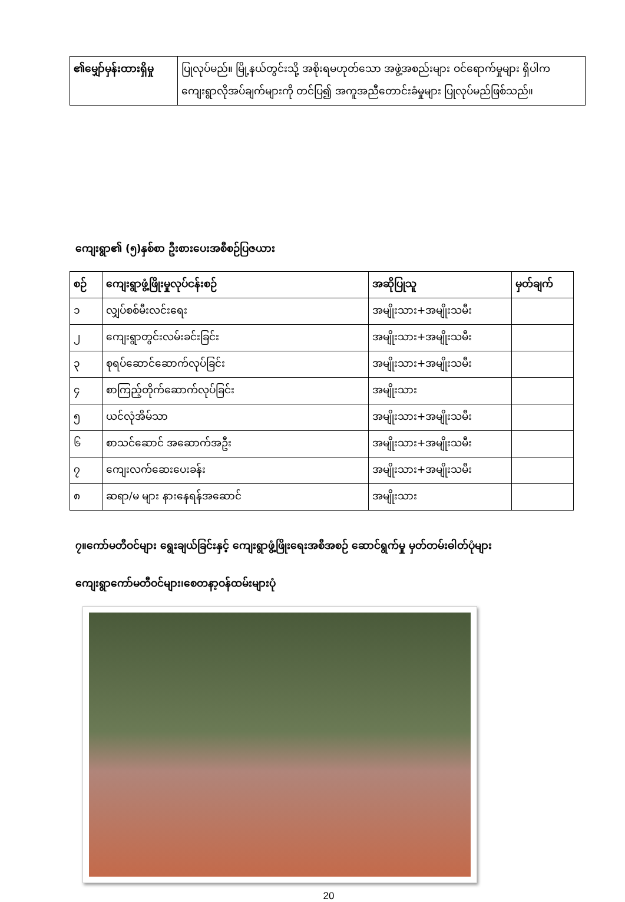| ၏မျှော်မှန်းထားရှိမှု | ပြုလုပ်မည်။ မြို့နယ်တွင်းသို့ အစိုးရမဟုတ်သော အဖွဲ့အစည်းများ ဝင်ရောက်မှုများ ရှိပါက ကျေးရွာလိုအပ်ချက်များကို တင်ပြ၍ အကူအညီတောင်းခံမှုများ ပြုလုပ်မည်ဖြစ်သည်။ |
ကျေးရွာ၏ (၅)နှစ်စာ ဦးစားပေးအစီစဉ်ပြဇယား
| စဉ် | ကျေးရွာဖွံ့ဖြိုးမှုလုပ်ငန်းစဉ် | အဆိုပြုသူ | မှတ်ချက် |
| --- | --- | --- | --- |
| ၁ | လျှပ်စစ်မီးလင်းရေး | အမျိုးသား+အမျိုးသမီး | |
| ၂ | ကျေးရွာတွင်းလမ်းခင်းခြင်း | အမျိုးသား+အမျိုးသမီး | |
| ၃ | စုရပ်ဆောင်ဆောက်လုပ်ခြင်း | အမျိုးသား+အမျိုးသမီး | |
| ၄ | စာကြည့်တိုက်ဆောက်လုပ်ခြင်း | အမျိုးသား | |
| ၅ | ယင်လုံအိမ်သာ | အမျိုးသား+အမျိုးသမီး | |
| ၆ | စာသင်ဆောင် အဆောက်အဦး | အမျိုးသား+အမျိုးသမီး | |
| ၇ | ကျေးလက်ဆေးပေးခန်း | အမျိုးသား+အမျိုးသမီး | |
| ၈ | ဆရာ/မ များ နားနေရန်အဆောင် | အမျိုးသား | |
၇။ကော်မတီဝင်များ ရွေးချယ်ခြင်းနှင့် ကျေးရွာဖွံ့ဖြိုးရေးအစီအစဉ် ဆောင်ရွက်မှု မှတ်တမ်းဓါတ်ပုံများ
ကျေးရွာကော်မတီဝင်များ၊စေတနာ့ဝန်ထမ်းများပုံ
20